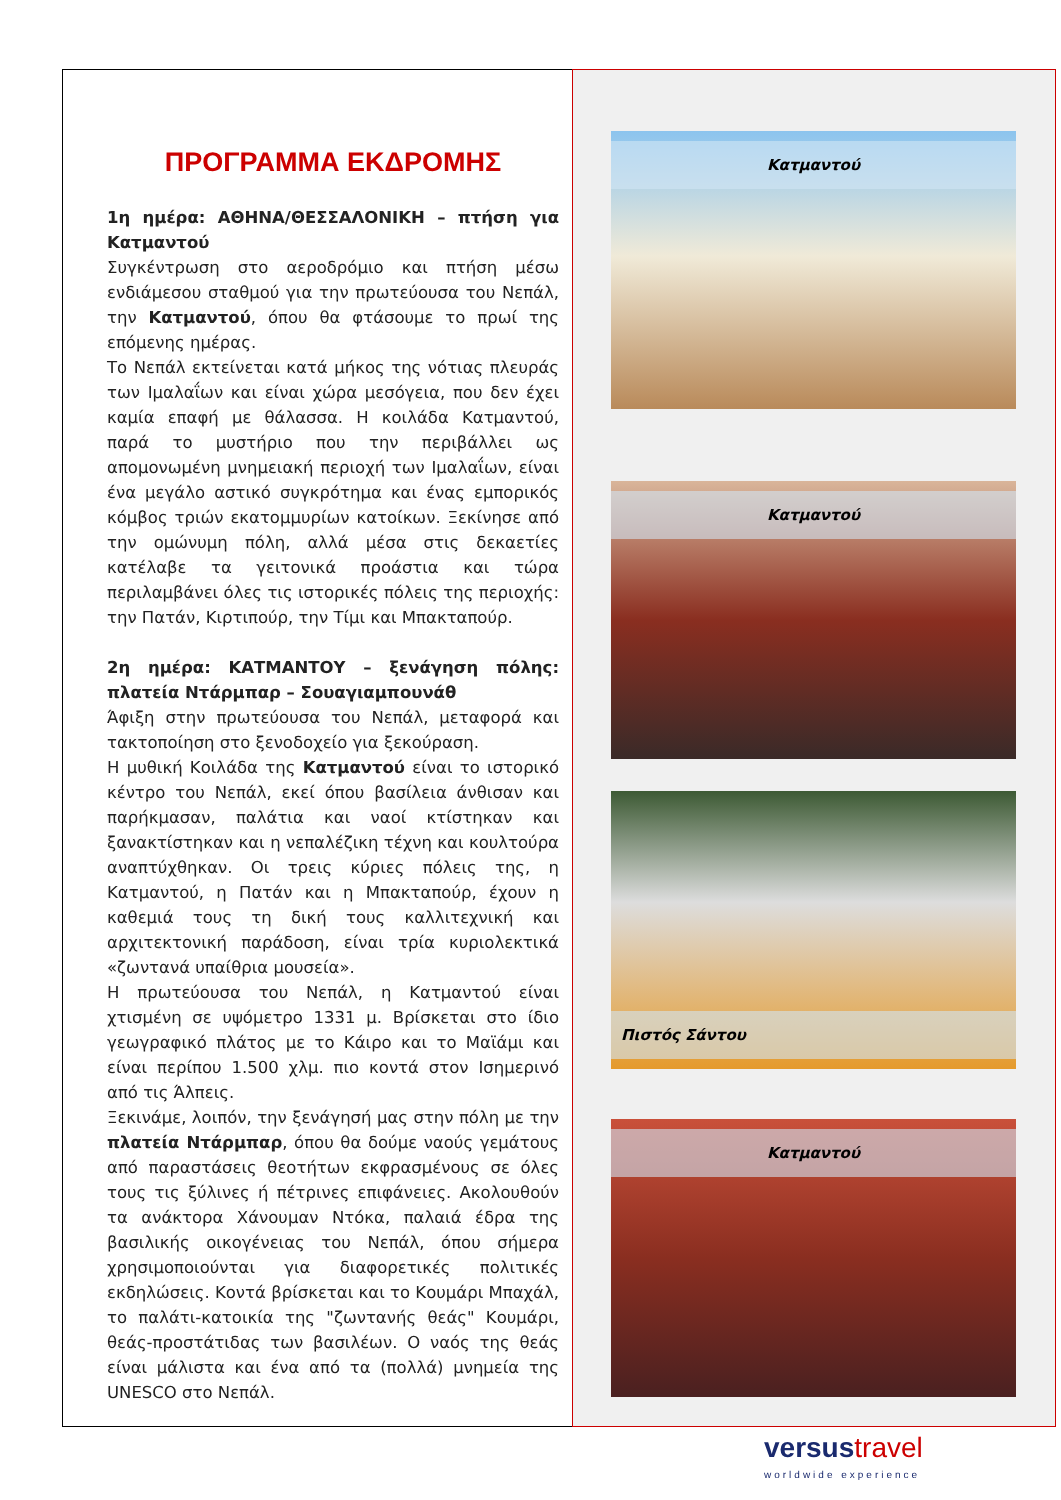ΠΡΟΓΡΑΜΜΑ ΕΚΔΡΟΜΗΣ
1η ημέρα: ΑΘΗΝΑ/ΘΕΣΣΑΛΟΝΙΚΗ – πτήση για Κατμαντού
Συγκέντρωση στο αεροδρόμιο και πτήση μέσω ενδιάμεσου σταθμού για την πρωτεύουσα του Νεπάλ, την Κατμαντού, όπου θα φτάσουμε το πρωί της επόμενης ημέρας.
Το Νεπάλ εκτείνεται κατά μήκος της νότιας πλευράς των Ιμαλαΐων και είναι χώρα μεσόγεια, που δεν έχει καμία επαφή με θάλασσα. Η κοιλάδα Κατμαντού, παρά το μυστήριο που την περιβάλλει ως απομονωμένη μνημειακή περιοχή των Ιμαλαΐων, είναι ένα μεγάλο αστικό συγκρότημα και ένας εμπορικός κόμβος τριών εκατομμυρίων κατοίκων. Ξεκίνησε από την ομώνυμη πόλη, αλλά μέσα στις δεκαετίες κατέλαβε τα γειτονικά προάστια και τώρα περιλαμβάνει όλες τις ιστορικές πόλεις της περιοχής: την Πατάν, Κιρτιπούρ, την Τίμι και Μπακταπούρ.
2η ημέρα: ΚΑΤΜΑΝΤΟΥ – ξενάγηση πόλης: πλατεία Ντάρμπαρ – Σουαγιαμπουνάθ
Άφιξη στην πρωτεύουσα του Νεπάλ, μεταφορά και τακτοποίηση στο ξενοδοχείο για ξεκούραση.
Η μυθική Κοιλάδα της Κατμαντού είναι το ιστορικό κέντρο του Νεπάλ, εκεί όπου βασίλεια άνθισαν και παρήκμασαν, παλάτια και ναοί κτίστηκαν και ξανακτίστηκαν και η νεπαλέζικη τέχνη και κουλτούρα αναπτύχθηκαν. Οι τρεις κύριες πόλεις της, η Κατμαντού, η Πατάν και η Μπακταπούρ, έχουν η καθεμιά τους τη δική τους καλλιτεχνική και αρχιτεκτονική παράδοση, είναι τρία κυριολεκτικά «ζωντανά υπαίθρια μουσεία».
Η πρωτεύουσα του Νεπάλ, η Κατμαντού είναι χτισμένη σε υψόμετρο 1331 μ. Βρίσκεται στο ίδιο γεωγραφικό πλάτος με το Κάιρο και το Μαϊάμι και είναι περίπου 1.500 χλμ. πιο κοντά στον Ισημερινό από τις Άλπεις.
Ξεκινάμε, λοιπόν, την ξενάγησή μας στην πόλη με την πλατεία Ντάρμπαρ, όπου θα δούμε ναούς γεμάτους από παραστάσεις θεοτήτων εκφρασμένους σε όλες τους τις ξύλινες ή πέτρινες επιφάνειες. Ακολουθούν τα ανάκτορα Χάνουμαν Ντόκα, παλαιά έδρα της βασιλικής οικογένειας του Νεπάλ, όπου σήμερα χρησιμοποιούνται για διαφορετικές πολιτικές εκδηλώσεις. Κοντά βρίσκεται και το Κουμάρι Μπαχάλ, το παλάτι-κατοικία της "ζωντανής θεάς" Κουμάρι, θεάς-προστάτιδας των βασιλέων. Ο ναός της θεάς είναι μάλιστα και ένα από τα (πολλά) μνημεία της UNESCO στο Νεπάλ.
Κατμαντού
Κατμαντού
Πιστός Σάντου
Κατμαντού
versus travel
worldwide experience